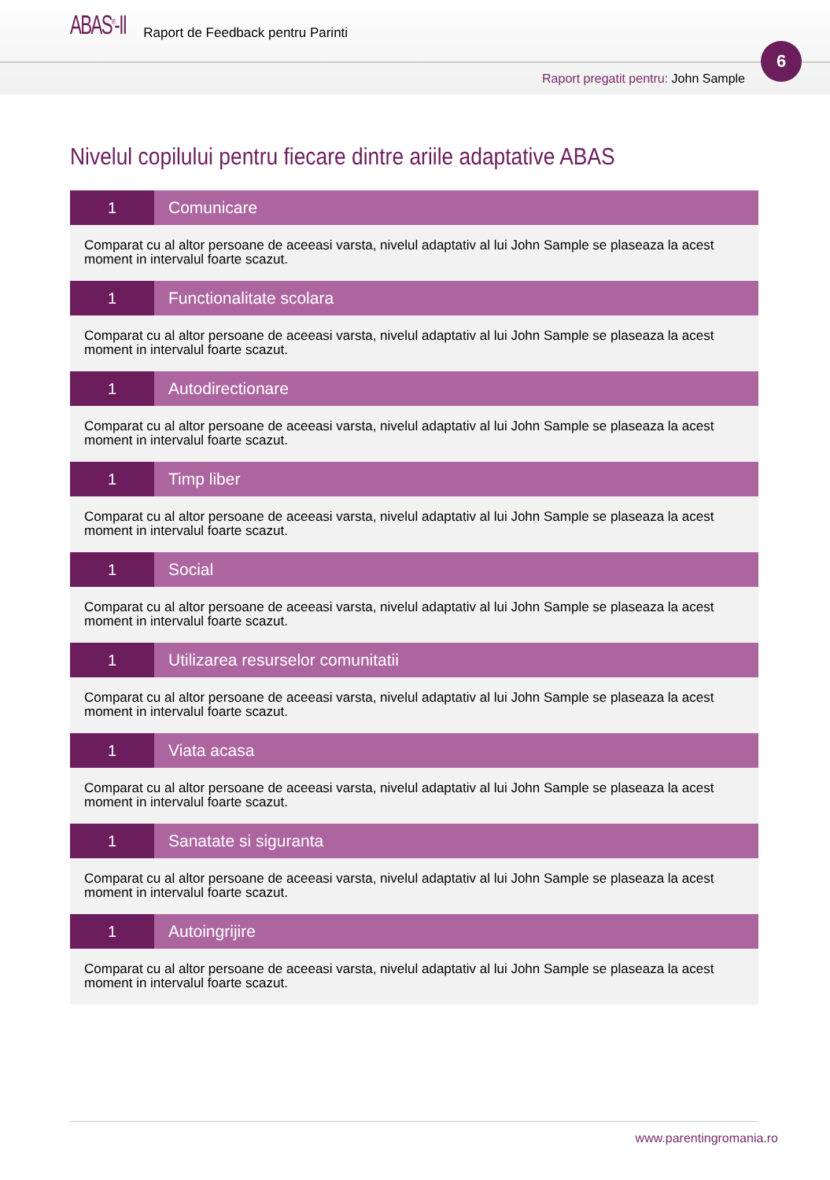ABAS<sup>®</sup>-II Raport de Feedback pentru Parinti
6
Raport pregatit pentru: John Sample
Nivelul copilului pentru fiecare dintre ariile adaptative ABAS
| 1 | Comunicare |
| Comparat cu al altor persoane de aceeasi varsta, nivelul adaptativ al lui John Sample se plaseaza la acest moment in intervalul foarte scazut. | |
| 1 | Functionalitate scolara |
| Comparat cu al altor persoane de aceeasi varsta, nivelul adaptativ al lui John Sample se plaseaza la acest moment in intervalul foarte scazut. | |
| 1 | Autodirectionare |
| Comparat cu al altor persoane de aceeasi varsta, nivelul adaptativ al lui John Sample se plaseaza la acest moment in intervalul foarte scazut. | |
| 1 | Timp liber |
| Comparat cu al altor persoane de aceeasi varsta, nivelul adaptativ al lui John Sample se plaseaza la acest moment in intervalul foarte scazut. | |
| 1 | Social |
| Comparat cu al altor persoane de aceeasi varsta, nivelul adaptativ al lui John Sample se plaseaza la acest moment in intervalul foarte scazut. | |
| 1 | Utilizarea resurselor comunitatii |
| Comparat cu al altor persoane de aceeasi varsta, nivelul adaptativ al lui John Sample se plaseaza la acest moment in intervalul foarte scazut. | |
| 1 | Viata acasa |
| Comparat cu al altor persoane de aceeasi varsta, nivelul adaptativ al lui John Sample se plaseaza la acest moment in intervalul foarte scazut. | |
| 1 | Sanatate si siguranta |
| Comparat cu al altor persoane de aceeasi varsta, nivelul adaptativ al lui John Sample se plaseaza la acest moment in intervalul foarte scazut. | |
| 1 | Autoingrijire |
| Comparat cu al altor persoane de aceeasi varsta, nivelul adaptativ al lui John Sample se plaseaza la acest moment in intervalul foarte scazut. | |
www.parentingromania.ro